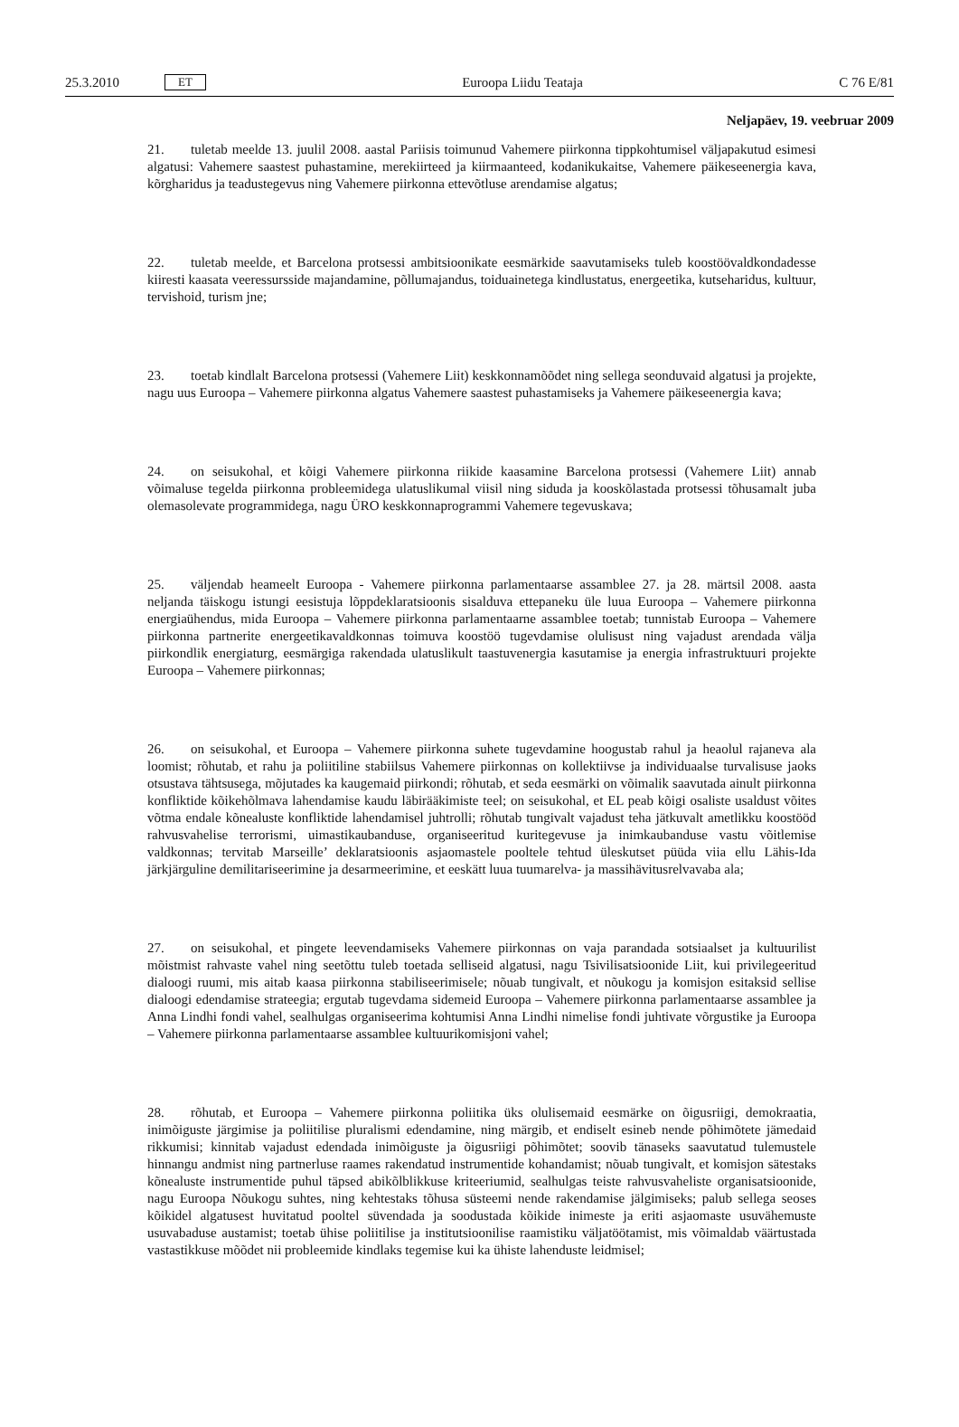25.3.2010 ET Euroopa Liidu Teataja C 76 E/81
Neljapäev, 19. veebruar 2009
21. tuletab meelde 13. juulil 2008. aastal Pariisis toimunud Vahemere piirkonna tippkohtumisel väljapakutud esimesi algatusi: Vahemere saastest puhastamine, merekiirteed ja kiirmaanteed, kodanikukaitse, Vahemere päikeseenergia kava, kõrgharidus ja teadustegevus ning Vahemere piirkonna ettevõtluse arendamise algatus;
22. tuletab meelde, et Barcelona protsessi ambitsioonikate eesmärkide saavutamiseks tuleb koostöövaldkondadesse kiiresti kaasata veeressursside majandamine, põllumajandus, toiduainetega kindlustatus, energeetika, kutseharidus, kultuur, tervishoid, turism jne;
23. toetab kindlalt Barcelona protsessi (Vahemere Liit) keskkonnamõõdet ning sellega seonduvaid algatusi ja projekte, nagu uus Euroopa – Vahemere piirkonna algatus Vahemere saastest puhastamiseks ja Vahemere päikeseenergia kava;
24. on seisukohal, et kõigi Vahemere piirkonna riikide kaasamine Barcelona protsessi (Vahemere Liit) annab võimaluse tegelda piirkonna probleemidega ulatuslikumal viisil ning siduda ja kooskõlastada protsessi tõhusamalt juba olemasolevate programmidega, nagu ÜRO keskkonnaprogrammi Vahemere tegevuskava;
25. väljendab heameelt Euroopa - Vahemere piirkonna parlamentaarse assamblee 27. ja 28. märtsil 2008. aasta neljanda täiskogu istungi eesistuja lõppdeklaratsioonis sisalduva ettepaneku üle luua Euroopa – Vahemere piirkonna energiaühendus, mida Euroopa – Vahemere piirkonna parlamentaarne assamblee toetab; tunnistab Euroopa – Vahemere piirkonna partnerite energeetikavaldkonnas toimuva koostöö tugevdamise olulisust ning vajadust arendada välja piirkondlik energiaturg, eesmärgiga rakendada ulatuslikult taastuvenergia kasutamise ja energia infrastruktuuri projekte Euroopa – Vahemere piirkonnas;
26. on seisukohal, et Euroopa – Vahemere piirkonna suhete tugevdamine hoogustab rahul ja heaolul rajaneva ala loomist; rõhutab, et rahu ja poliitiline stabiilsus Vahemere piirkonnas on kollektiivse ja individuaalse turvalisuse jaoks otsustava tähtsusega, mõjutades ka kaugemaid piirkondi; rõhutab, et seda eesmärki on võimalik saavutada ainult piirkonna konfliktide kõikehõlmava lahendamise kaudu läbirääkimiste teel; on seisukohal, et EL peab kõigi osaliste usaldust võites võtma endale kõnealuste konfliktide lahendamisel juhtrolli; rõhutab tungivalt vajadust teha jätkuvalt ametlikku koostööd rahvusvahelise terrorismi, uimastikaubanduse, organiseeritud kuritegevuse ja inimkaubanduse vastu võitlemise valdkonnas; tervitab Marseille’ deklaratsioonis asjaomastele pooltele tehtud üleskutset püüda viia ellu Lähis-Ida järkjärguline demilitariseerimine ja desarmeerimine, et eeskätt luua tuumarelva- ja massihävitusrelvavaba ala;
27. on seisukohal, et pingete leevendamiseks Vahemere piirkonnas on vaja parandada sotsiaalset ja kultuurilist mõistmist rahvaste vahel ning seetõttu tuleb toetada selliseid algatusi, nagu Tsivilisatsioonide Liit, kui privilegeeritud dialoogi ruumi, mis aitab kaasa piirkonna stabiliseerimisele; nõuab tungivalt, et nõukogu ja komisjon esitaksid sellise dialoogi edendamise strateegia; ergutab tugevdama sidemeid Euroopa – Vahemere piirkonna parlamentaarse assamblee ja Anna Lindhi fondi vahel, sealhulgas organiseerima kohtumisi Anna Lindhi nimelise fondi juhtivate võrgustike ja Euroopa – Vahemere piirkonna parlamentaarse assamblee kultuurikomisjoni vahel;
28. rõhutab, et Euroopa – Vahemere piirkonna poliitika üks olulisemaid eesmärke on õigusriigi, demokraatia, inimõiguste järgimise ja poliitilise pluralismi edendamine, ning märgib, et endiselt esineb nende põhimõtete jämedaid rikkumisi; kinnitab vajadust edendada inimõiguste ja õigusriigi põhimõtet; soovib tänaseks saavutatud tulemustele hinnangu andmist ning partnerluse raames rakendatud instrumentide kohandamist; nõuab tungivalt, et komisjon sätestaks kõnealuste instrumentide puhul täpsed abikõlblikkuse kriteeriumid, sealhulgas teiste rahvusvaheliste organisatsioonide, nagu Euroopa Nõukogu suhtes, ning kehtestaks tõhusa süsteemi nende rakendamise jälgimiseks; palub sellega seoses kõikidel algatusest huvitatud pooltel süvendada ja soodustada kõikide inimeste ja eriti asjaomaste usuvähemuste usuvabaduse austamist; toetab ühise poliitilise ja institutsioonilise raamistiku väljatöötamist, mis võimaldab väärtustada vastastikkuse mõõdet nii probleemide kindlaks tegemise kui ka ühiste lahenduste leidmisel;